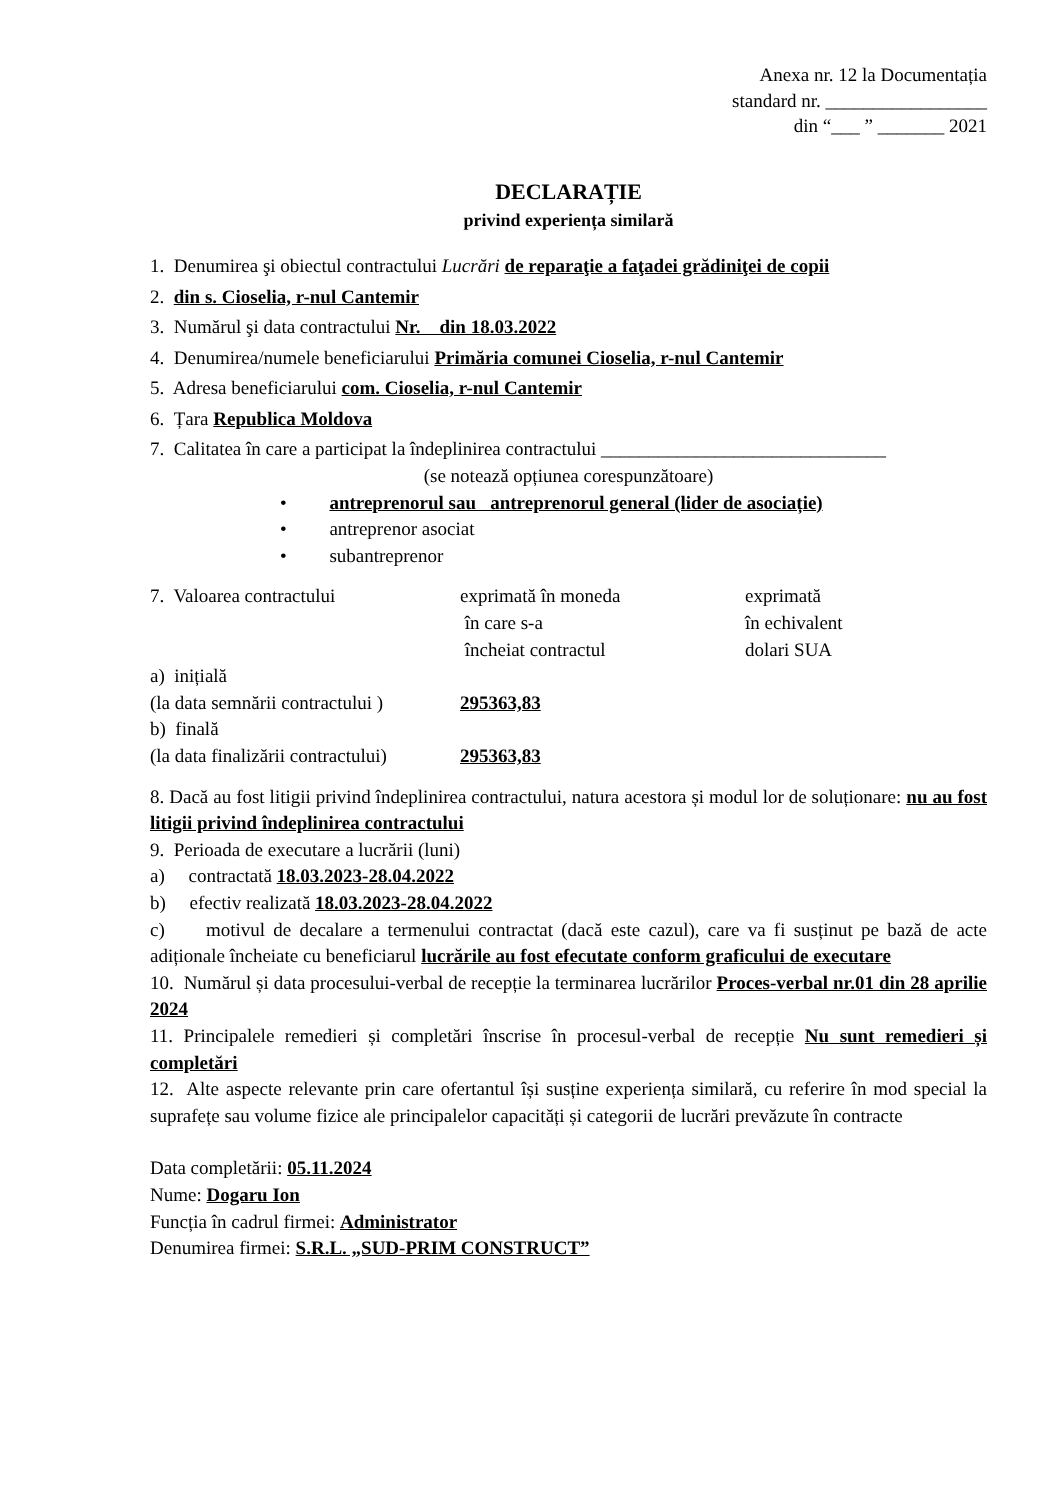Anexa nr. 12 la Documentația
standard nr. _________________
din “___ ” _______ 2021
DECLARAȚIE
privind experiența similară
1. Denumirea şi obiectul contractului Lucrări de reparaţie a faţadei grădiniţei de copii
2. din s. Cioselia, r-nul Cantemir
3. Numărul şi data contractului Nr. din 18.03.2022
4. Denumirea/numele beneficiarului Primăria comunei Cioselia, r-nul Cantemir
5. Adresa beneficiarului com. Cioselia, r-nul Cantemir
6. Țara Republica Moldova
7. Calitatea în care a participat la îndeplinirea contractului ______________________________
(se notează opțiunea corespunzătoare)
• antreprenorul sau antreprenorul general (lider de asociație)
• antreprenor asociat
• subantreprenor
7. Valoarea contractului exprimată în moneda
în care s-a
încheiat contractul
exprimată
în echivalent
dolari SUA
a) inițială
(la data semnării contractului )
295363,83
b) finală
(la data finalizării contractului)
295363,83
8. Dacă au fost litigii privind îndeplinirea contractului, natura acestora și modul lor de soluționare: nu au fost litigii privind îndeplinirea contractului
9. Perioada de executare a lucrării (luni)
a) contractată 18.03.2023-28.04.2022
b) efectiv realizată 18.03.2023-28.04.2022
c) motivul de decalare a termenului contractat (dacă este cazul), care va fi susținut pe bază de acte adiționale încheiate cu beneficiarul lucrările au fost efecutate conform graficului de executare
10. Numărul și data procesului-verbal de recepție la terminarea lucrărilor Proces-verbal nr.01 din 28 aprilie 2024
11. Principalele remedieri și completări înscrise în procesul-verbal de recepție Nu sunt remedieri și completări
12. Alte aspecte relevante prin care ofertantul își susține experiența similară, cu referire în mod special la suprafețe sau volume fizice ale principalelor capacități și categorii de lucrări prevăzute în contracte
Data completării: 05.11.2024
Nume: Dogaru Ion
Funcția în cadrul firmei: Administrator
Denumirea firmei: S.R.L. „SUD-PRIM CONSTRUCT”